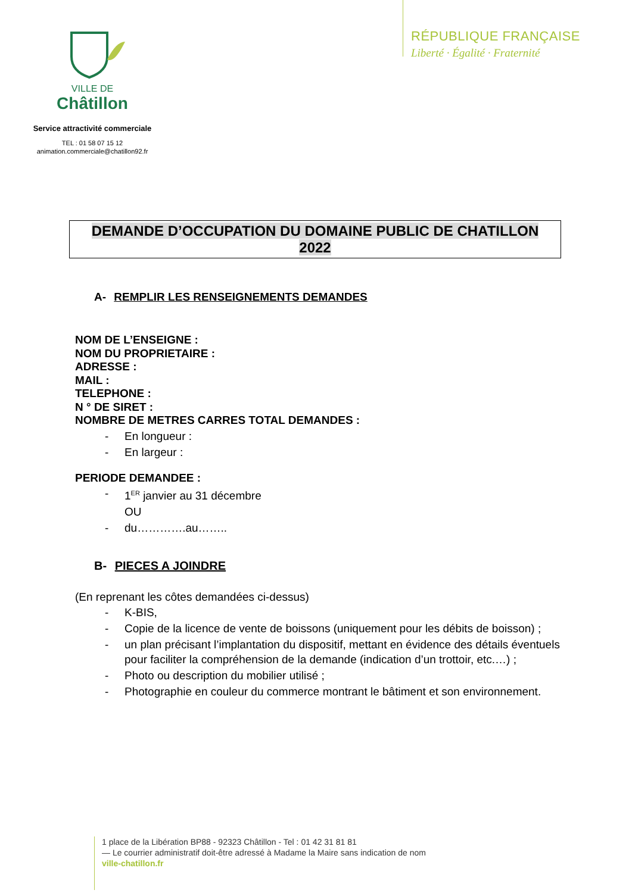RÉPUBLIQUE FRANÇAISE
Liberté · Égalité · Fraternité
VILLE DE
Châtillon
Service attractivité commerciale
TEL : 01 58 07 15 12
animation.commerciale@chatillon92.fr
DEMANDE D’OCCUPATION DU DOMAINE PUBLIC DE CHATILLON
2022
A- REMPLIR LES RENSEIGNEMENTS DEMANDES
NOM DE L’ENSEIGNE :
NOM DU PROPRIETAIRE :
ADRESSE :
MAIL :
TELEPHONE :
N ° DE SIRET :
NOMBRE DE METRES CARRES TOTAL DEMANDES :
- En longueur :
- En largeur :
PERIODE DEMANDEE :
- 1<sup>ER</sup> janvier au 31 décembre
OU
- du………….au……..
B- PIECES A JOINDRE
(En reprenant les côtes demandées ci-dessus)
- K-BIS,
- Copie de la licence de vente de boissons (uniquement pour les débits de boisson) ;
- un plan précisant l’implantation du dispositif, mettant en évidence des détails éventuels pour faciliter la compréhension de la demande (indication d’un trottoir, etc.…) ;
- Photo ou description du mobilier utilisé ;
- Photographie en couleur du commerce montrant le bâtiment et son environnement.
1 place de la Libération BP88 - 92323 Châtillon - Tel : 01 42 31 81 81
— Le courrier administratif doit-être adressé à Madame la Maire sans indication de nom
ville-chatillon.fr